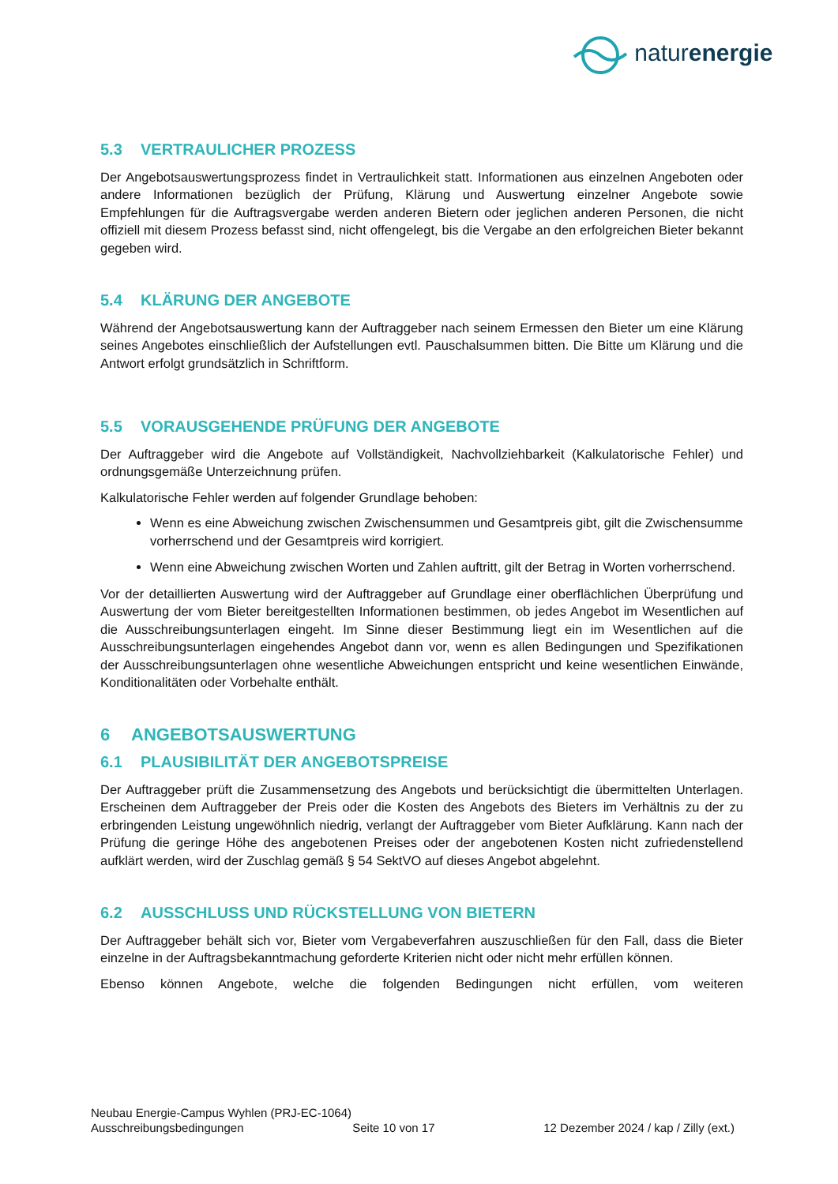naturenergie
5.3 VERTRAULICHER PROZESS
Der Angebotsauswertungsprozess findet in Vertraulichkeit statt. Informationen aus einzelnen Angeboten oder andere Informationen bezüglich der Prüfung, Klärung und Auswertung einzelner Angebote sowie Empfehlungen für die Auftragsvergabe werden anderen Bietern oder jeglichen anderen Personen, die nicht offiziell mit diesem Prozess befasst sind, nicht offengelegt, bis die Vergabe an den erfolgreichen Bieter bekannt gegeben wird.
5.4 KLÄRUNG DER ANGEBOTE
Während der Angebotsauswertung kann der Auftraggeber nach seinem Ermessen den Bieter um eine Klärung seines Angebotes einschließlich der Aufstellungen evtl. Pauschalsummen bitten. Die Bitte um Klärung und die Antwort erfolgt grundsätzlich in Schriftform.
5.5 VORAUSGEHENDE PRÜFUNG DER ANGEBOTE
Der Auftraggeber wird die Angebote auf Vollständigkeit, Nachvollziehbarkeit (Kalkulatorische Fehler) und ordnungsgemäße Unterzeichnung prüfen.
Kalkulatorische Fehler werden auf folgender Grundlage behoben:
Wenn es eine Abweichung zwischen Zwischensummen und Gesamtpreis gibt, gilt die Zwischensumme vorherrschend und der Gesamtpreis wird korrigiert.
Wenn eine Abweichung zwischen Worten und Zahlen auftritt, gilt der Betrag in Worten vorherrschend.
Vor der detaillierten Auswertung wird der Auftraggeber auf Grundlage einer oberflächlichen Überprüfung und Auswertung der vom Bieter bereitgestellten Informationen bestimmen, ob jedes Angebot im Wesentlichen auf die Ausschreibungsunterlagen eingeht. Im Sinne dieser Bestimmung liegt ein im Wesentlichen auf die Ausschreibungsunterlagen eingehendes Angebot dann vor, wenn es allen Bedingungen und Spezifikationen der Ausschreibungsunterlagen ohne wesentliche Abweichungen entspricht und keine wesentlichen Einwände, Konditionalitäten oder Vorbehalte enthält.
6 ANGEBOTSAUSWERTUNG
6.1 PLAUSIBILITÄT DER ANGEBOTSPREISE
Der Auftraggeber prüft die Zusammensetzung des Angebots und berücksichtigt die übermittelten Unterlagen. Erscheinen dem Auftraggeber der Preis oder die Kosten des Angebots des Bieters im Verhältnis zu der zu erbringenden Leistung ungewöhnlich niedrig, verlangt der Auftraggeber vom Bieter Aufklärung. Kann nach der Prüfung die geringe Höhe des angebotenen Preises oder der angebotenen Kosten nicht zufriedenstellend aufklärt werden, wird der Zuschlag gemäß § 54 SektVO auf dieses Angebot abgelehnt.
6.2 AUSSCHLUSS UND RÜCKSTELLUNG VON BIETERN
Der Auftraggeber behält sich vor, Bieter vom Vergabeverfahren auszuschließen für den Fall, dass die Bieter einzelne in der Auftragsbekanntmachung geforderte Kriterien nicht oder nicht mehr erfüllen können.
Ebenso können Angebote, welche die folgenden Bedingungen nicht erfüllen, vom weiteren
Neubau Energie-Campus Wyhlen (PRJ-EC-1064)
Ausschreibungsbedingungen Seite 10 von 17 12 Dezember 2024 / kap / Zilly (ext.)